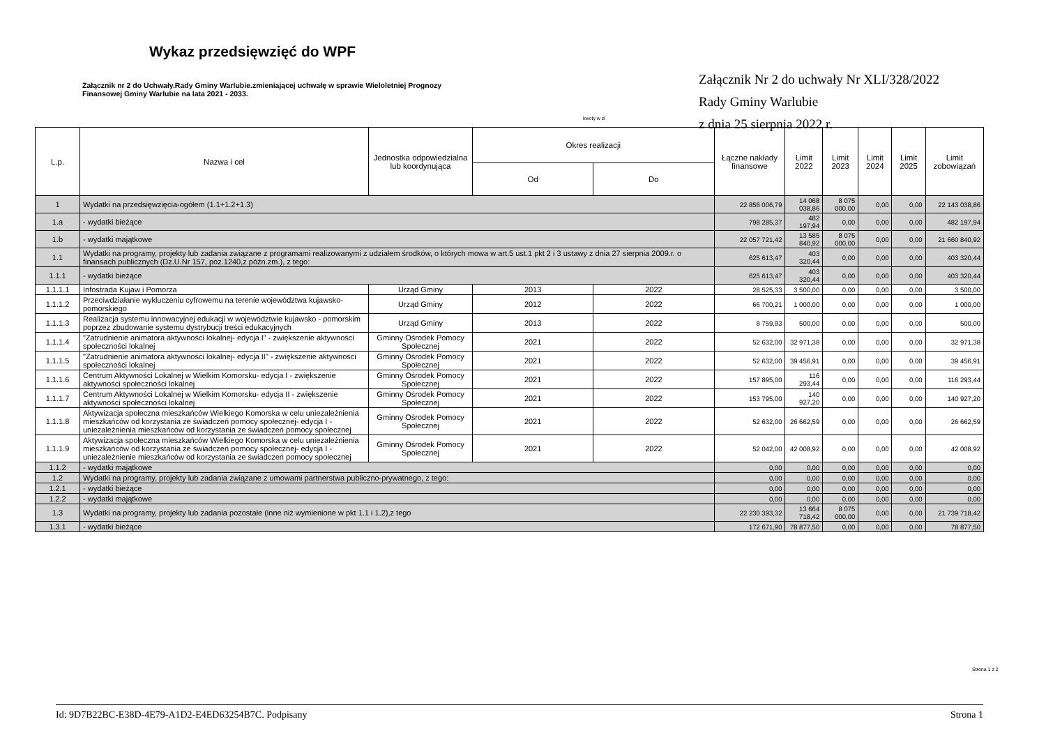Wykaz przedsięwzięć do WPF
Załącznik nr 2 do Uchwały.Rady Gminy Warlubie.zmieniającej uchwałę w sprawie Wieloletniej Prognozy Finansowej Gminy Warlubie na lata 2021 - 2033.
Załącznik Nr 2 do uchwały Nr XLI/328/2022
Rady Gminy Warlubie
z dnia 25 sierpnia 2022 r.
kwoty w zł
| L.p. | Nazwa i cel | Jednostka odpowiedzialna lub koordynująca | Okres realizacji | | Łączne nakłady finansowe | Limit 2022 | Limit 2023 | Limit 2024 | Limit 2025 | Limit zobowiązań |
| --- | --- | --- | --- | --- | --- | --- | --- | --- | --- | --- |
| | | | Od | Do | | | | | | |
| 1 | Wydatki na przedsięwzięcia-ogółem (1.1+1.2+1.3) | | | | 22 856 006,79 | 14 068 038,86 | 8 075 000,00 | 0,00 | 0,00 | 22 143 038,86 |
| 1.a | - wydatki bieżące | | | | 798 285,37 | 482 197,94 | 0,00 | 0,00 | 0,00 | 482 197,94 |
| 1.b | - wydatki majątkowe | | | | 22 057 721,42 | 13 585 840,92 | 8 075 000,00 | 0,00 | 0,00 | 21 660 840,92 |
| 1.1 | Wydatki na programy, projekty lub zadania związane z programami realizowanymi z udziałem środków, o których mowa w art.5 ust.1 pkt 2 i 3 ustawy z dnia 27 sierpnia 2009.r. o finansach publicznych (Dz.U.Nr 157, poz.1240,z późn.zm.), z tego: | | | | 625 613,47 | 403 320,44 | 0,00 | 0,00 | 0,00 | 403 320,44 |
| 1.1.1 | - wydatki bieżące | | | | 625 613,47 | 403 320,44 | 0,00 | 0,00 | 0,00 | 403 320,44 |
| 1.1.1.1 | Infostrada Kujaw i Pomorza | Urząd Gminy | 2013 | 2022 | 28 525,33 | 3 500,00 | 0,00 | 0,00 | 0,00 | 3 500,00 |
| 1.1.1.2 | Przeciwdziałanie wykluczeniu cyfrowemu na terenie województwa kujawsko-pomorskiego | Urząd Gminy | 2012 | 2022 | 66 700,21 | 1 000,00 | 0,00 | 0,00 | 0,00 | 1 000,00 |
| 1.1.1.3 | Realizacja systemu innowacyjnej edukacji w województwie kujawsko - pomorskim poprzez zbudowanie systemu dystrybucji treści edukacyjnych | Urząd Gminy | 2013 | 2022 | 8 759,93 | 500,00 | 0,00 | 0,00 | 0,00 | 500,00 |
| 1.1.1.4 | "Zatrudnienie animatora aktywności lokalnej- edycja I" - zwiększenie aktywności społeczności lokalnej | Gminny Ośrodek Pomocy Społecznej | 2021 | 2022 | 52 632,00 | 32 971,38 | 0,00 | 0,00 | 0,00 | 32 971,38 |
| 1.1.1.5 | "Zatrudnienie animatora aktywności lokalnej- edycja II" - zwiększenie aktywności społeczności lokalnej | Gminny Ośrodek Pomocy Społecznej | 2021 | 2022 | 52 632,00 | 39 456,91 | 0,00 | 0,00 | 0,00 | 39 456,91 |
| 1.1.1.6 | Centrum Aktywności Lokalnej w Wielkim Komorsku- edycja I - zwiększenie aktywności społeczności lokalnej | Gminny Ośrodek Pomocy Społecznej | 2021 | 2022 | 157 895,00 | 116 293,44 | 0,00 | 0,00 | 0,00 | 116 293,44 |
| 1.1.1.7 | Centrum Aktywności Lokalnej w Wielkim Komorsku- edycja II - zwiększenie aktywności społeczności lokalnej | Gminny Ośrodek Pomocy Społecznej | 2021 | 2022 | 153 795,00 | 140 927,20 | 0,00 | 0,00 | 0,00 | 140 927,20 |
| 1.1.1.8 | Aktywizacja społeczna mieszkańców Wielkiego Komorska w celu uniezależnienia mieszkańców od korzystania ze świadczeń pomocy społecznej- edycja I - uniezależnienia mieszkańców od korzystania ze świadczeń pomocy społecznej | Gminny Ośrodek Pomocy Społecznej | 2021 | 2022 | 52 632,00 | 26 662,59 | 0,00 | 0,00 | 0,00 | 26 662,59 |
| 1.1.1.9 | Aktywizacja społeczna mieszkańców Wielkiego Komorska w celu uniezależnienia mieszkańców od korzystania ze świadczeń pomocy społecznej- edycja I - uniezależnienie mieszkańców od korzystania ze świadczeń pomocy społecznej | Gminny Ośrodek Pomocy Społecznej | 2021 | 2022 | 52 042,00 | 42 008,92 | 0,00 | 0,00 | 0,00 | 42 008,92 |
| 1.1.2 | - wydatki majątkowe | | | | 0,00 | 0,00 | 0,00 | 0,00 | 0,00 | 0,00 |
| 1.2 | Wydatki na programy, projekty lub zadania związane z umowami partnerstwa publiczno-prywatnego, z tego: | | | | 0,00 | 0,00 | 0,00 | 0,00 | 0,00 | 0,00 |
| 1.2.1 | - wydatki bieżące | | | | 0,00 | 0,00 | 0,00 | 0,00 | 0,00 | 0,00 |
| 1.2.2 | - wydatki majątkowe | | | | 0,00 | 0,00 | 0,00 | 0,00 | 0,00 | 0,00 |
| 1.3 | Wydatki na programy, projekty lub zadania pozostałe (inne niż wymienione w pkt 1.1 i 1.2),z tego | | | | 22 230 393,32 | 13 664 718,42 | 8 075 000,00 | 0,00 | 0,00 | 21 739 718,42 |
| 1.3.1 | - wydatki bieżące | | | | 172 671,90 | 78 877,50 | 0,00 | 0,00 | 0,00 | 78 877,50 |
Strona 1 z 2
Id: 9D7B22BC-E38D-4E79-A1D2-E4ED63254B7C. Podpisany Strona 1